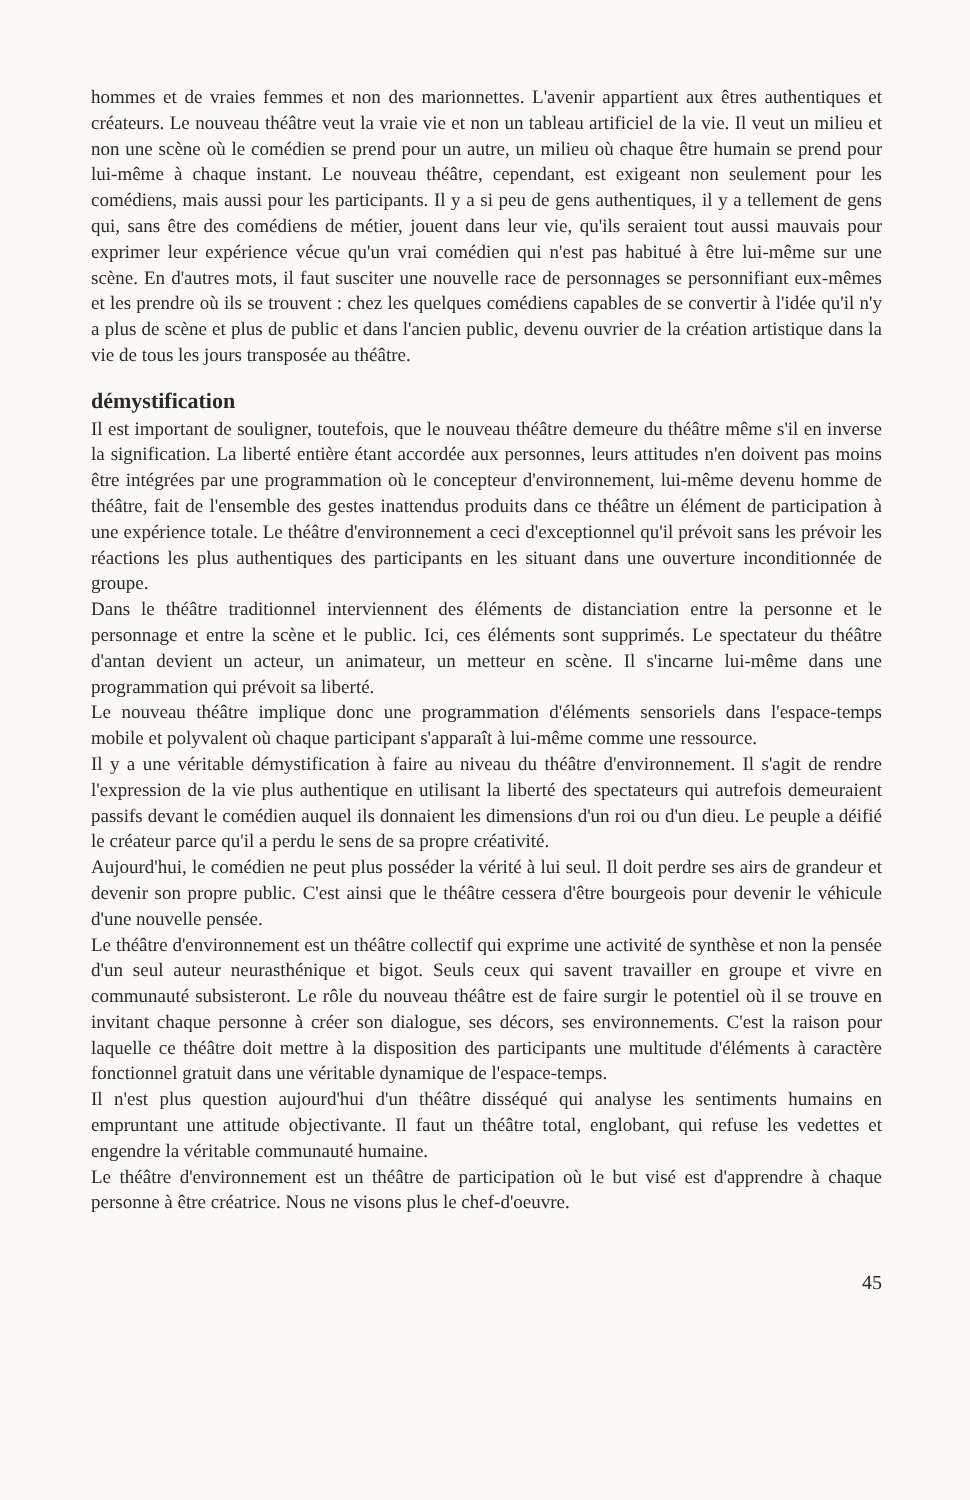hommes et de vraies femmes et non des marionnettes. L'avenir appartient aux êtres authentiques et créateurs. Le nouveau théâtre veut la vraie vie et non un tableau artificiel de la vie. Il veut un milieu et non une scène où le comédien se prend pour un autre, un milieu où chaque être humain se prend pour lui-même à chaque instant. Le nouveau théâtre, cependant, est exigeant non seulement pour les comédiens, mais aussi pour les participants. Il y a si peu de gens authentiques, il y a tellement de gens qui, sans être des comédiens de métier, jouent dans leur vie, qu'ils seraient tout aussi mauvais pour exprimer leur expérience vécue qu'un vrai comédien qui n'est pas habitué à être lui-même sur une scène. En d'autres mots, il faut susciter une nouvelle race de personnages se personnifiant eux-mêmes et les prendre où ils se trouvent : chez les quelques comédiens capables de se convertir à l'idée qu'il n'y a plus de scène et plus de public et dans l'ancien public, devenu ouvrier de la création artistique dans la vie de tous les jours transposée au théâtre.
démystification
Il est important de souligner, toutefois, que le nouveau théâtre demeure du théâtre même s'il en inverse la signification. La liberté entière étant accordée aux personnes, leurs attitudes n'en doivent pas moins être intégrées par une programmation où le concepteur d'environnement, lui-même devenu homme de théâtre, fait de l'ensemble des gestes inattendus produits dans ce théâtre un élément de participation à une expérience totale. Le théâtre d'environnement a ceci d'exceptionnel qu'il prévoit sans les prévoir les réactions les plus authentiques des participants en les situant dans une ouverture inconditionnée de groupe.
Dans le théâtre traditionnel interviennent des éléments de distanciation entre la personne et le personnage et entre la scène et le public. Ici, ces éléments sont supprimés. Le spectateur du théâtre d'antan devient un acteur, un animateur, un metteur en scène. Il s'incarne lui-même dans une programmation qui prévoit sa liberté.
Le nouveau théâtre implique donc une programmation d'éléments sensoriels dans l'espace-temps mobile et polyvalent où chaque participant s'apparaît à lui-même comme une ressource.
Il y a une véritable démystification à faire au niveau du théâtre d'environnement. Il s'agit de rendre l'expression de la vie plus authentique en utilisant la liberté des spectateurs qui autrefois demeuraient passifs devant le comédien auquel ils donnaient les dimensions d'un roi ou d'un dieu. Le peuple a déifié le créateur parce qu'il a perdu le sens de sa propre créativité.
Aujourd'hui, le comédien ne peut plus posséder la vérité à lui seul. Il doit perdre ses airs de grandeur et devenir son propre public. C'est ainsi que le théâtre cessera d'être bourgeois pour devenir le véhicule d'une nouvelle pensée.
Le théâtre d'environnement est un théâtre collectif qui exprime une activité de synthèse et non la pensée d'un seul auteur neurasthénique et bigot. Seuls ceux qui savent travailler en groupe et vivre en communauté subsisteront. Le rôle du nouveau théâtre est de faire surgir le potentiel où il se trouve en invitant chaque personne à créer son dialogue, ses décors, ses environnements. C'est la raison pour laquelle ce théâtre doit mettre à la disposition des participants une multitude d'éléments à caractère fonctionnel gratuit dans une véritable dynamique de l'espace-temps.
Il n'est plus question aujourd'hui d'un théâtre disséqué qui analyse les sentiments humains en empruntant une attitude objectivante. Il faut un théâtre total, englobant, qui refuse les vedettes et engendre la véritable communauté humaine.
Le théâtre d'environnement est un théâtre de participation où le but visé est d'apprendre à chaque personne à être créatrice. Nous ne visons plus le chef-d'oeuvre.
45